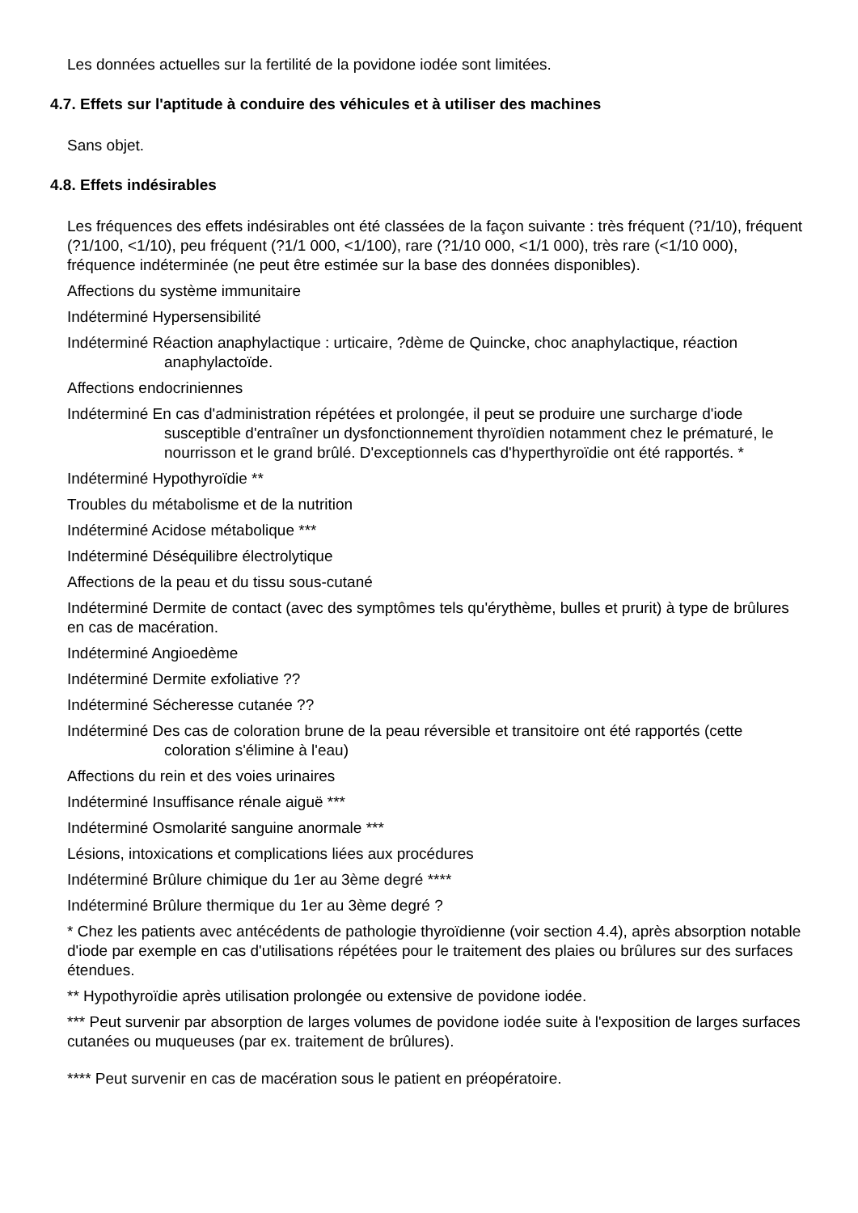Les données actuelles sur la fertilité de la povidone iodée sont limitées.
4.7. Effets sur l'aptitude à conduire des véhicules et à utiliser des machines
Sans objet.
4.8. Effets indésirables
Les fréquences des effets indésirables ont été classées de la façon suivante : très fréquent (?1/10), fréquent (?1/100, <1/10), peu fréquent (?1/1 000, <1/100), rare (?1/10 000, <1/1 000), très rare (<1/10 000), fréquence indéterminée (ne peut être estimée sur la base des données disponibles).
Affections du système immunitaire
Indéterminé Hypersensibilité
Indéterminé Réaction anaphylactique : urticaire, ?dème de Quincke, choc anaphylactique, réaction anaphylactoïde.
Affections endocriniennes
Indéterminé En cas d'administration répétées et prolongée, il peut se produire une surcharge d'iode susceptible d'entraîner un dysfonctionnement thyroïdien notamment chez le prématuré, le nourrisson et le grand brûlé. D'exceptionnels cas d'hyperthyroïdie ont été rapportés. *
Indéterminé Hypothyroïdie **
Troubles du métabolisme et de la nutrition
Indéterminé Acidose métabolique ***
Indéterminé Déséquilibre électrolytique
Affections de la peau et du tissu sous-cutané
Indéterminé Dermite de contact (avec des symptômes tels qu'érythème, bulles et prurit) à type de brûlures en cas de macération.
Indéterminé Angioedème
Indéterminé Dermite exfoliative ??
Indéterminé Sécheresse cutanée ??
Indéterminé Des cas de coloration brune de la peau réversible et transitoire ont été rapportés (cette coloration s'élimine à l'eau)
Affections du rein et des voies urinaires
Indéterminé Insuffisance rénale aiguë ***
Indéterminé Osmolarité sanguine anormale ***
Lésions, intoxications et complications liées aux procédures
Indéterminé Brûlure chimique du 1er au 3ème degré ****
Indéterminé Brûlure thermique du 1er au 3ème degré ?
* Chez les patients avec antécédents de pathologie thyroïdienne (voir section 4.4), après absorption notable d'iode par exemple en cas d'utilisations répétées pour le traitement des plaies ou brûlures sur des surfaces étendues.
** Hypothyroïdie après utilisation prolongée ou extensive de povidone iodée.
*** Peut survenir par absorption de larges volumes de povidone iodée suite à l'exposition de larges surfaces cutanées ou muqueuses (par ex. traitement de brûlures).
**** Peut survenir en cas de macération sous le patient en préopératoire.